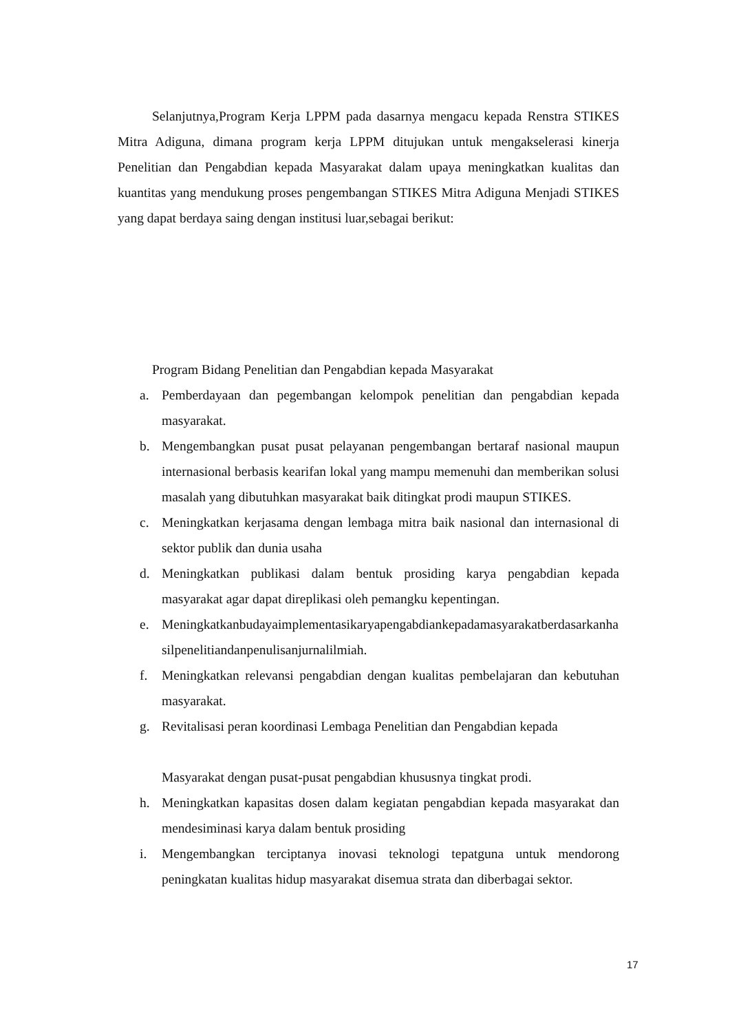Selanjutnya,Program Kerja LPPM pada dasarnya mengacu kepada Renstra STIKES Mitra Adiguna, dimana program kerja LPPM ditujukan untuk mengakselerasi kinerja Penelitian dan Pengabdian kepada Masyarakat dalam upaya meningkatkan kualitas dan kuantitas yang mendukung proses pengembangan STIKES Mitra Adiguna Menjadi STIKES yang dapat berdaya saing dengan institusi luar,sebagai berikut:
Program Bidang Penelitian dan Pengabdian kepada Masyarakat
a. Pemberdayaan dan pegembangan kelompok penelitian dan pengabdian kepada masyarakat.
b. Mengembangkan pusat pusat pelayanan pengembangan bertaraf nasional maupun internasional berbasis kearifan lokal yang mampu memenuhi dan memberikan solusi masalah yang dibutuhkan masyarakat baik ditingkat prodi maupun STIKES.
c. Meningkatkan kerjasama dengan lembaga mitra baik nasional dan internasional di sektor publik dan dunia usaha
d. Meningkatkan publikasi dalam bentuk prosiding karya pengabdian kepada masyarakat agar dapat direplikasi oleh pemangku kepentingan.
e. Meningkatkanbudayaimplementasikaryapengabdiankepadamasyarakatberdasarkanhasilpenelitiandanpenulisanjurnalilmiah.
f. Meningkatkan relevansi pengabdian dengan kualitas pembelajaran dan kebutuhan masyarakat.
g. Revitalisasi peran koordinasi Lembaga Penelitian dan Pengabdian kepada
Masyarakat dengan pusat-pusat pengabdian khususnya tingkat prodi.
h. Meningkatkan kapasitas dosen dalam kegiatan pengabdian kepada masyarakat dan mendesiminasi karya dalam bentuk prosiding
i. Mengembangkan terciptanya inovasi teknologi tepatguna untuk mendorong peningkatan kualitas hidup masyarakat disemua strata dan diberbagai sektor.
17